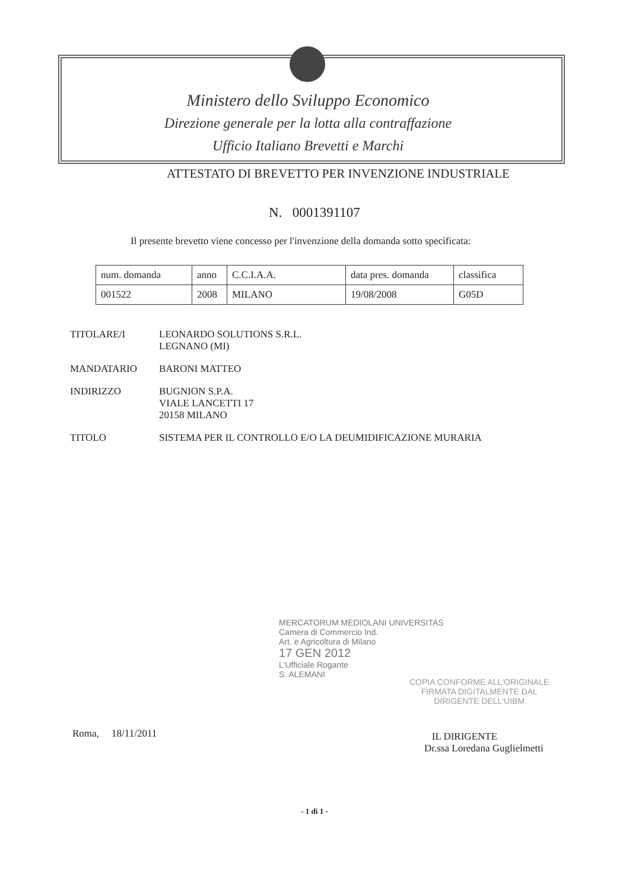Ministero dello Sviluppo Economico
Direzione generale per la lotta alla contraffazione
Ufficio Italiano Brevetti e Marchi
ATTESTATO DI BREVETTO PER INVENZIONE INDUSTRIALE
N. 0001391107
Il presente brevetto viene concesso per l'invenzione della domanda sotto specificata:
| num. domanda | anno | C.C.I.A.A. | data pres. domanda | classifica |
| 001522 | 2008 | MILANO | 19/08/2008 | G05D |
TITOLARE/I LEONARDO SOLUTIONS S.R.L.
LEGNANO (MI)
MANDATARIO BARONI MATTEO
INDIRIZZO BUGNION S.P.A.
VIALE LANCETTI 17
20158 MILANO
TITOLO SISTEMA PER IL CONTROLLO E/O LA DEUMIDIFICAZIONE MURARIA
MERCATORUM MEDIOLANI UNIVERSITAS
Camera di Commercio Ind.
Art. e Agricoltura di Milano
17 GEN 2012
L'Ufficiale Rogante
S. ALEMANI
COPIA CONFORME ALL'ORIGINALE
FIRMATA DIGITALMENTE DAL
DIRIGENTE DELL'UIBM
Roma, 18/11/2011
IL DIRIGENTE
Dr.ssa Loredana Guglielmetti
- 1 di 1 -